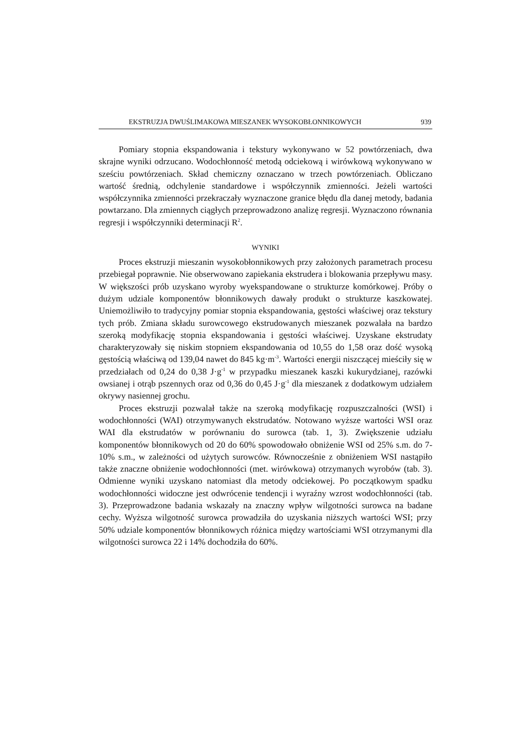EKSTRUZJA DWUŚLIMAKOWA MIESZANEK WYSOKOBŁONNIKOWYCH 939
Pomiary stopnia ekspandowania i tekstury wykonywano w 52 powtórzeniach, dwa skrajne wyniki odrzucano. Wodochłonność metodą odciekową i wirówkową wykonywano w sześciu powtórzeniach. Skład chemiczny oznaczano w trzech powtórzeniach. Obliczano wartość średnią, odchylenie standardowe i współczynnik zmienności. Jeżeli wartości współczynnika zmienności przekraczały wyznaczone granice błędu dla danej metody, badania powtarzano. Dla zmiennych ciągłych przeprowadzono analizę regresji. Wyznaczono równania regresji i współczynniki determinacji R<sup>2</sup>.
WYNIKI
Proces ekstruzji mieszanin wysokobłonnikowych przy założonych parametrach procesu przebiegał poprawnie. Nie obserwowano zapiekania ekstrudera i blokowania przepływu masy. W większości prób uzyskano wyroby wyekspandowane o strukturze komórkowej. Próby o dużym udziale komponentów błonnikowych dawały produkt o strukturze kaszkowatej. Uniemożliwiło to tradycyjny pomiar stopnia ekspandowania, gęstości właściwej oraz tekstury tych prób. Zmiana składu surowcowego ekstrudowanych mieszanek pozwalała na bardzo szeroką modyfikację stopnia ekspandowania i gęstości właściwej. Uzyskane ekstrudaty charakteryzowały się niskim stopniem ekspandowania od 10,55 do 1,58 oraz dość wysoką gęstością właściwą od 139,04 nawet do 845 kg·m<sup>-3</sup>. Wartości energii niszczącej mieściły się w przedziałach od 0,24 do 0,38 J·g<sup>-1</sup> w przypadku mieszanek kaszki kukurydzianej, razówki owsianej i otrąb pszennych oraz od 0,36 do 0,45 J·g<sup>-1</sup> dla mieszanek z dodatkowym udziałem okrywy nasiennej grochu.
Proces ekstruzji pozwalał także na szeroką modyfikację rozpuszczalności (WSI) i wodochłonności (WAI) otrzymywanych ekstrudatów. Notowano wyższe wartości WSI oraz WAI dla ekstrudatów w porównaniu do surowca (tab. 1, 3). Zwiększenie udziału komponentów błonnikowych od 20 do 60% spowodowało obniżenie WSI od 25% s.m. do 7-10% s.m., w zależności od użytych surowców. Równocześnie z obniżeniem WSI nastąpiło także znaczne obniżenie wodochłonności (met. wirówkowa) otrzymanych wyrobów (tab. 3). Odmienne wyniki uzyskano natomiast dla metody odciekowej. Po początkowym spadku wodochłonności widoczne jest odwrócenie tendencji i wyraźny wzrost wodochłonności (tab. 3). Przeprowadzone badania wskazały na znaczny wpływ wilgotności surowca na badane cechy. Wyższa wilgotność surowca prowadziła do uzyskania niższych wartości WSI; przy 50% udziale komponentów błonnikowych różnica między wartościami WSI otrzymanymi dla wilgotności surowca 22 i 14% dochodziła do 60%.